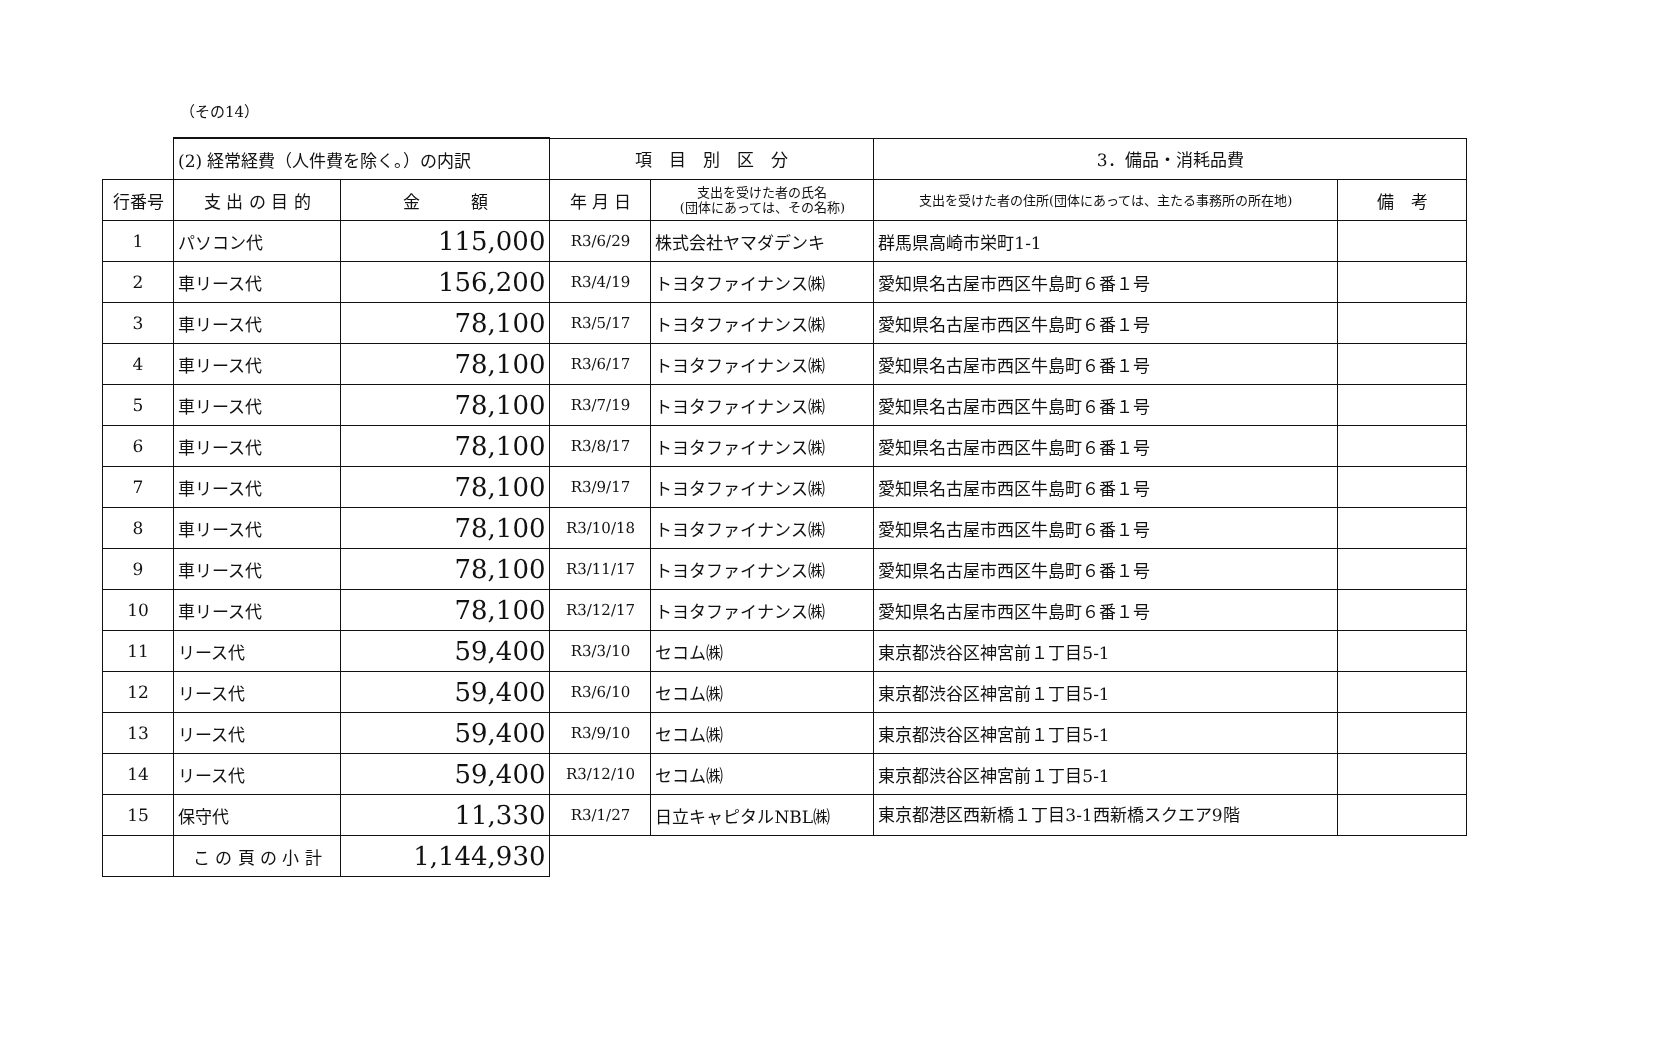（その14）
| | (2) 経常経費（人件費を除く。）の内訳 | | 項 目 別 区 分 | | 3．備品・消耗品費 | |
| 行番号 | 支 出 の 目 的 | 金 額 | 年 月 日 | 支出を受けた者の氏名 (団体にあっては、その名称) | 支出を受けた者の住所(団体にあっては、主たる事務所の所在地) | 備 考 |
| 1 | パソコン代 | 115,000 | R3/6/29 | 株式会社ヤマダデンキ | 群馬県高崎市栄町1-1 | |
| 2 | 車リース代 | 156,200 | R3/4/19 | トヨタファイナンス㈱ | 愛知県名古屋市西区牛島町６番１号 | |
| 3 | 車リース代 | 78,100 | R3/5/17 | トヨタファイナンス㈱ | 愛知県名古屋市西区牛島町６番１号 | |
| 4 | 車リース代 | 78,100 | R3/6/17 | トヨタファイナンス㈱ | 愛知県名古屋市西区牛島町６番１号 | |
| 5 | 車リース代 | 78,100 | R3/7/19 | トヨタファイナンス㈱ | 愛知県名古屋市西区牛島町６番１号 | |
| 6 | 車リース代 | 78,100 | R3/8/17 | トヨタファイナンス㈱ | 愛知県名古屋市西区牛島町６番１号 | |
| 7 | 車リース代 | 78,100 | R3/9/17 | トヨタファイナンス㈱ | 愛知県名古屋市西区牛島町６番１号 | |
| 8 | 車リース代 | 78,100 | R3/10/18 | トヨタファイナンス㈱ | 愛知県名古屋市西区牛島町６番１号 | |
| 9 | 車リース代 | 78,100 | R3/11/17 | トヨタファイナンス㈱ | 愛知県名古屋市西区牛島町６番１号 | |
| 10 | 車リース代 | 78,100 | R3/12/17 | トヨタファイナンス㈱ | 愛知県名古屋市西区牛島町６番１号 | |
| 11 | リース代 | 59,400 | R3/3/10 | セコム㈱ | 東京都渋谷区神宮前１丁目5-1 | |
| 12 | リース代 | 59,400 | R3/6/10 | セコム㈱ | 東京都渋谷区神宮前１丁目5-1 | |
| 13 | リース代 | 59,400 | R3/9/10 | セコム㈱ | 東京都渋谷区神宮前１丁目5-1 | |
| 14 | リース代 | 59,400 | R3/12/10 | セコム㈱ | 東京都渋谷区神宮前１丁目5-1 | |
| 15 | 保守代 | 11,330 | R3/1/27 | 日立キャピタルNBL㈱ | 東京都港区西新橋１丁目3-1西新橋スクエア9階 | |
| | こ の 頁 の 小 計 | 1,144,930 | | | | |